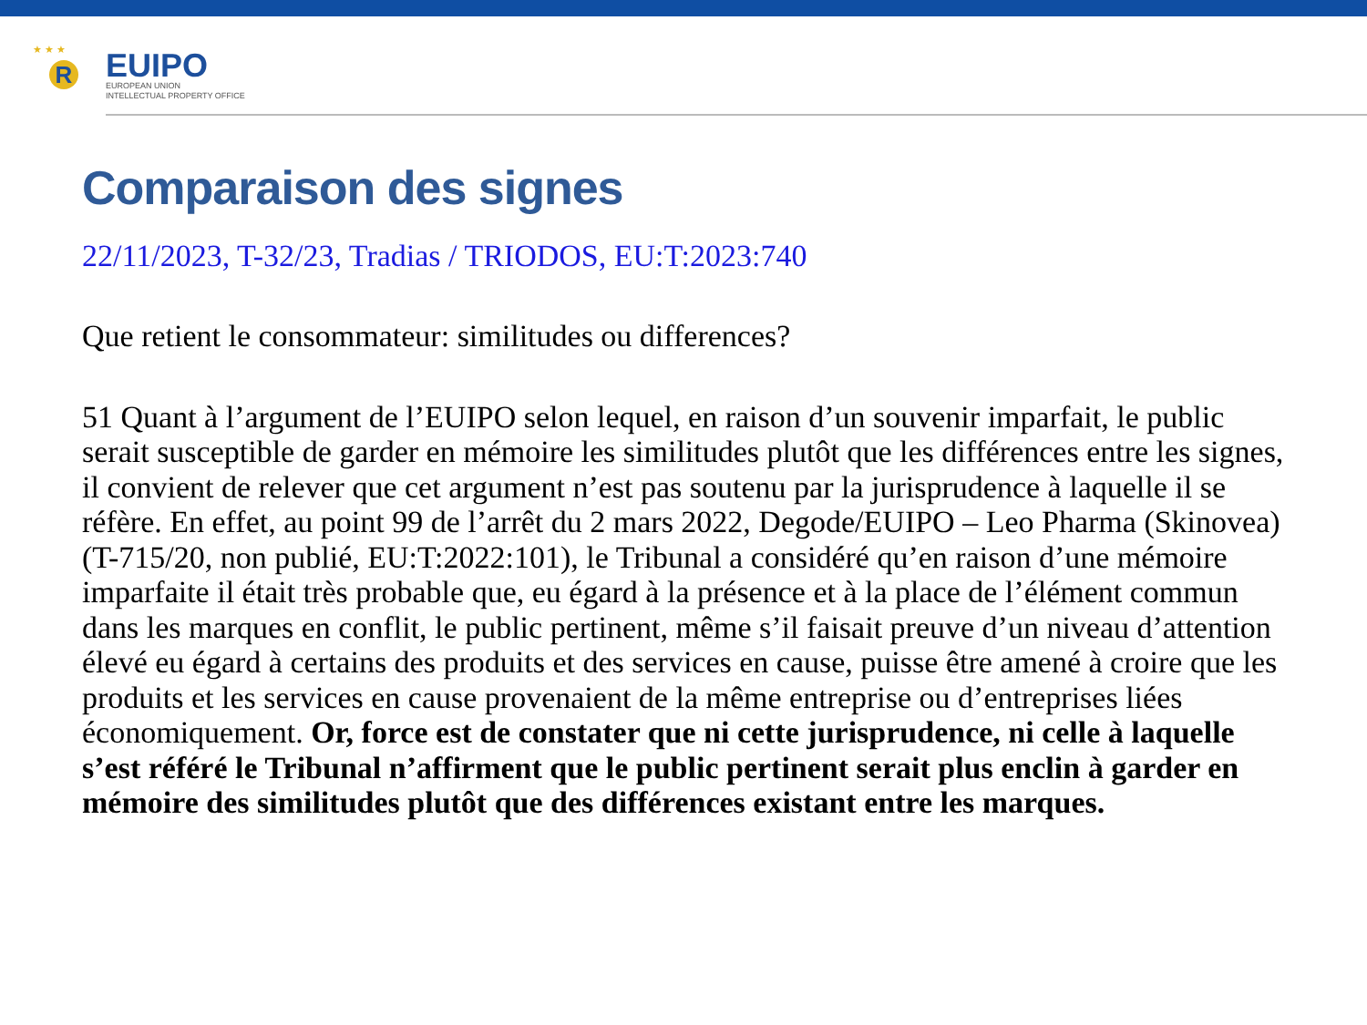★ ★ ★
R
EUIPO
EUROPEAN UNION
INTELLECTUAL PROPERTY OFFICE
Comparaison des signes
22/11/2023, T-32/23, Tradias / TRIODOS, EU:T:2023:740
Que retient le consommateur: similitudes ou differences?
51 Quant à l’argument de l’EUIPO selon lequel, en raison d’un souvenir imparfait, le public serait susceptible de garder en mémoire les similitudes plutôt que les différences entre les signes, il convient de relever que cet argument n’est pas soutenu par la jurisprudence à laquelle il se réfère. En effet, au point 99 de l’arrêt du 2 mars 2022, Degode/EUIPO – Leo Pharma (Skinovea) (T-715/20, non publié, EU:T:2022:101), le Tribunal a considéré qu’en raison d’une mémoire imparfaite il était très probable que, eu égard à la présence et à la place de l’élément commun dans les marques en conflit, le public pertinent, même s’il faisait preuve d’un niveau d’attention élevé eu égard à certains des produits et des services en cause, puisse être amené à croire que les produits et les services en cause provenaient de la même entreprise ou d’entreprises liées économiquement. Or, force est de constater que ni cette jurisprudence, ni celle à laquelle s’est référé le Tribunal n’affirment que le public pertinent serait plus enclin à garder en mémoire des similitudes plutôt que des différences existant entre les marques.